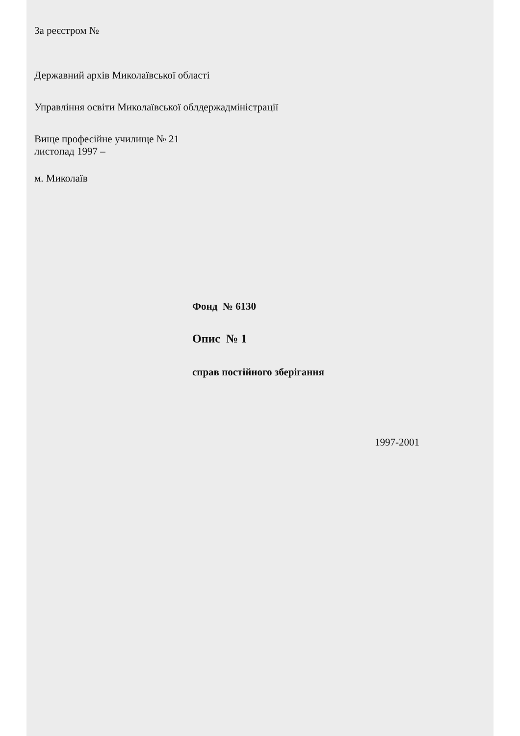За реєстром №
Державний архів Миколаївської області
Управління освіти Миколаївської облдержадміністрації
Вище професійне училище № 21
листопад 1997 –
м. Миколаїв
Фонд № 6130
Опис № 1
справ постійного зберігання
1997-2001